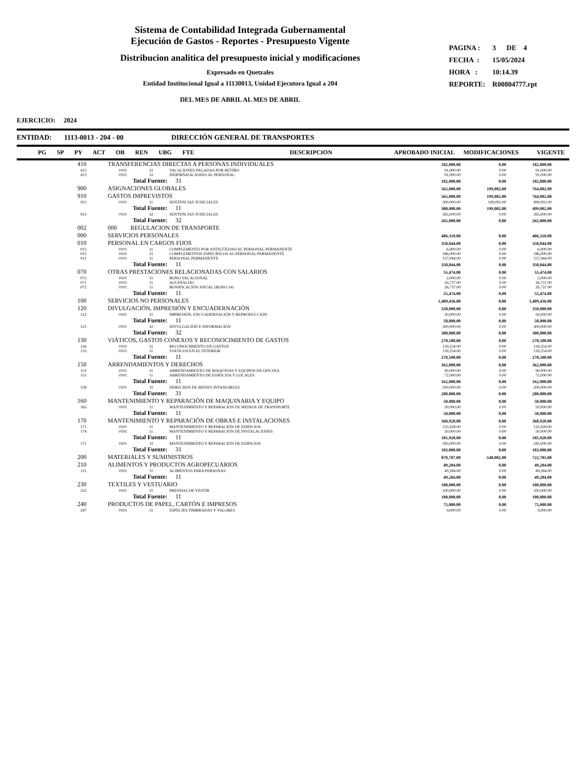Sistema de Contabilidad Integrada Gubernamental
Ejecución de Gastos - Reportes - Presupuesto Vigente
Distribucion analitica del presupuesto inicial y modificaciones
Expresado en Quetzales
Entidad Institucional Igual a 11130013, Unidad Ejecutora Igual a 204
DEL MES DE ABRIL AL MES DE ABRIL
| PAGINA : | 3 DE 4 |
| FECHA : | 15/05/2024 |
| HORA : | 10:14.39 |
| REPORTE: | R00804777.rpt |
EJERCICIO: 2024
ENTIDAD: 1113-0013 - 204 - 00 DIRECCIÓN GENERAL DE TRANSPORTES
PG SP PY ACT OB REN UBG FTE DESCRIPCION APROBADO INICIAL MODIFICACIONES VIGENTE
| 410 | TRANSFERENCIAS DIRECTAS A PERSONAS INDIVIDUALES | | | | 182,000.00 | 0.00 | 182,000.00 |
| 415 | 0101 | | 31 | VACACIONES PAGADAS POR RETIRO | 91,000.00 | 0.00 | 91,000.00 |
| 413 | 0101 | | 31 | INDEMNIZACIONES AL PERSONAL | 91,000.00 | 0.00 | 91,000.00 |
| | Total Fuente: | | | 31 | 182,000.00 | 0.00 | 182,000.00 |
| 900 | ASIGNACIONES GLOBALES | | | | 565,000.00 | 199,002.00 | 764,002.00 |
| 910 | GASTOS IMPREVISTOS | | | | 565,000.00 | 199,002.00 | 764,002.00 |
| 913 | 0101 | | 11 | SENTENCIAS JUDICIALES | 300,000.00 | 199,002.00 | 499,002.00 |
| | Total Fuente: | | | 11 | 300,000.00 | 199,002.00 | 499,002.00 |
| 913 | 0101 | | 32 | SENTENCIAS JUDICIALES | 265,000.00 | 0.00 | 265,000.00 |
| | Total Fuente: | | | 32 | 265,000.00 | 0.00 | 265,000.00 |
| 002 | 000 REGULACION DE TRANSPORTE | | | | | | |
| 000 | SERVICIOS PERSONALES | | | | 406,318.00 | 0.00 | 406,318.00 |
| 010 | PERSONAL EN CARGOS FIJOS | | | | 350,844.00 | 0.00 | 350,844.00 |
| 013 | 0101 | | 11 | COMPLEMENTO POR ANTIGÜEDAD AL PERSONAL PERMANENTE | 6,900.00 | 0.00 | 6,900.00 |
| 015 | 0101 | | 11 | COMPLEMENTOS ESPECÍFICOS AL PERSONAL PERMANENTE | 186,000.00 | 0.00 | 186,000.00 |
| 011 | 0101 | | 11 | PERSONAL PERMANENTE | 157,944.00 | 0.00 | 157,944.00 |
| | Total Fuente: | | | 11 | 350,844.00 | 0.00 | 350,844.00 |
| 070 | OTRAS PRESTACIONES RELACIONADAS CON SALARIOS | | | | 55,474.00 | 0.00 | 55,474.00 |
| 073 | 0101 | | 11 | BONO VACACIONAL | 2,000.00 | 0.00 | 2,000.00 |
| 071 | 0101 | | 11 | AGUINALDO | 26,737.00 | 0.00 | 26,737.00 |
| 072 | 0101 | | 11 | BONIFICACIÓN ANUAL (BONO 14) | 26,737.00 | 0.00 | 26,737.00 |
| | Total Fuente: | | | 11 | 55,474.00 | 0.00 | 55,474.00 |
| 100 | SERVICIOS NO PERSONALES | | | | 1,409,436.00 | 0.00 | 1,409,436.00 |
| 120 | DIVULGACIÓN, IMPRESIÓN Y ENCUADERNACIÓN | | | | 350,000.00 | 0.00 | 350,000.00 |
| 122 | 0101 | | 11 | IMPRESIÓN, ENCUADERNACIÓN Y REPRODUCCIÓN | 50,000.00 | 0.00 | 50,000.00 |
| | Total Fuente: | | | 11 | 50,000.00 | 0.00 | 50,000.00 |
| 121 | 0101 | | 32 | DIVULGACIÓN E INFORMACIÓN | 300,000.00 | 0.00 | 300,000.00 |
| | Total Fuente: | | | 32 | 300,000.00 | 0.00 | 300,000.00 |
| 130 | VIÁTICOS, GASTOS CONEXOS Y RECONOCIMIENTO DE GASTOS | | | | 278,508.00 | 0.00 | 278,508.00 |
| 136 | 0101 | | 11 | RECONOCIMIENTO DE GASTOS | 139,254.00 | 0.00 | 139,254.00 |
| 133 | 0101 | | 11 | VIÁTICOS EN EL INTERIOR | 139,254.00 | 0.00 | 139,254.00 |
| | Total Fuente: | | | 11 | 278,508.00 | 0.00 | 278,508.00 |
| 150 | ARRENDAMIENTOS Y DERECHOS | | | | 362,000.00 | 0.00 | 362,000.00 |
| 153 | 0101 | | 11 | ARRENDAMIENTO DE MÁQUINAS Y EQUIPOS DE OFICINA | 90,000.00 | 0.00 | 90,000.00 |
| 151 | 0101 | | 11 | ARRENDAMIENTO DE EDIFICIOS Y LOCALES | 72,000.00 | 0.00 | 72,000.00 |
| | Total Fuente: | | | 11 | 162,000.00 | 0.00 | 162,000.00 |
| 158 | 0101 | | 31 | DERECHOS DE BIENES INTANGIBLES | 200,000.00 | 0.00 | 200,000.00 |
| | Total Fuente: | | | 31 | 200,000.00 | 0.00 | 200,000.00 |
| 160 | MANTENIMIENTO Y REPARACIÓN DE MAQUINARIA Y EQUIPO | | | | 50,000.00 | 0.00 | 50,000.00 |
| 165 | 0101 | | 11 | MANTENIMIENTO Y REPARACIÓN DE MEDIOS DE TRANSPORTE | 50,000.00 | 0.00 | 50,000.00 |
| | Total Fuente: | | | 11 | 50,000.00 | 0.00 | 50,000.00 |
| 170 | MANTENIMIENTO Y REPARACIÓN DE OBRAS E INSTALACIONES | | | | 368,928.00 | 0.00 | 368,928.00 |
| 171 | 0101 | | 11 | MANTENIMIENTO Y REPARACIÓN DE EDIFICIOS | 135,928.00 | 0.00 | 135,928.00 |
| 174 | 0101 | | 11 | MANTENIMIENTO Y REPARACIÓN DE INSTALACIONES | 50,000.00 | 0.00 | 50,000.00 |
| | Total Fuente: | | | 11 | 185,928.00 | 0.00 | 185,928.00 |
| 171 | 0101 | | 31 | MANTENIMIENTO Y REPARACIÓN DE EDIFICIOS | 183,000.00 | 0.00 | 183,000.00 |
| | Total Fuente: | | | 31 | 183,000.00 | 0.00 | 183,000.00 |
| 200 | MATERIALES Y SUMINISTROS | | | | 870,787.00 | -148,002.00 | 722,785.00 |
| 210 | ALIMENTOS Y PRODUCTOS AGROPECUARIOS | | | | 49,284.00 | 0.00 | 49,284.00 |
| 211 | 0101 | | 11 | ALIMENTOS PARA PERSONAS | 49,284.00 | 0.00 | 49,284.00 |
| | Total Fuente: | | | 11 | 49,284.00 | 0.00 | 49,284.00 |
| 230 | TEXTILES Y VESTUARIO | | | | 100,000.00 | 0.00 | 100,000.00 |
| 233 | 0101 | | 11 | PRENDAS DE VESTIR | 100,000.00 | 0.00 | 100,000.00 |
| | Total Fuente: | | | 11 | 100,000.00 | 0.00 | 100,000.00 |
| 240 | PRODUCTOS DE PAPEL, CARTÓN E IMPRESOS | | | | 75,000.00 | 0.00 | 75,000.00 |
| 247 | 0101 | | 11 | ESPECIES TIMBRADAS Y VALORES | 9,000.00 | 0.00 | 9,000.00 |